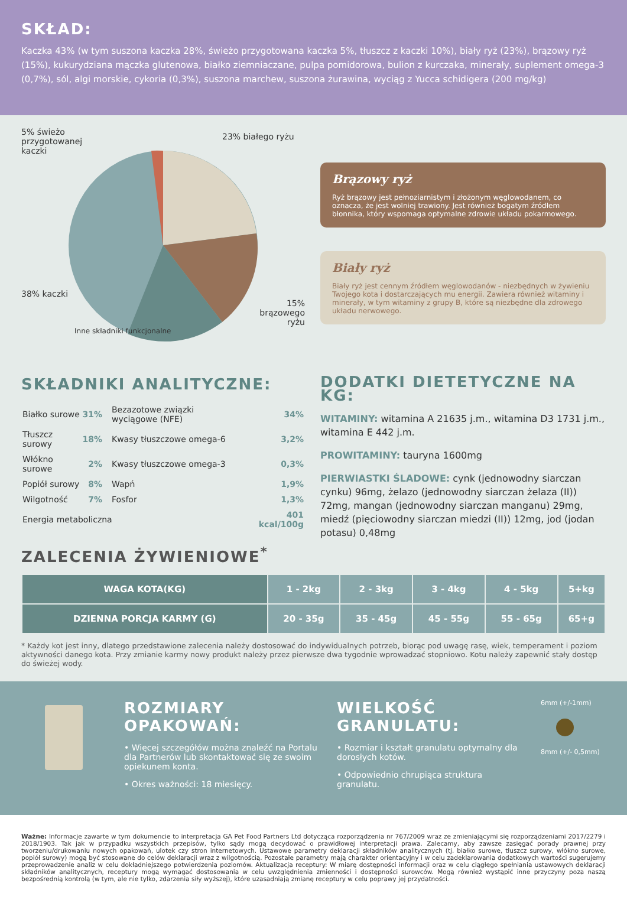SKŁAD:
Kaczka 43% (w tym suszona kaczka 28%, świeżo przygotowana kaczka 5%, tłuszcz z kaczki 10%), biały ryż (23%), brązowy ryż (15%), kukurydziana mączka glutenowa, białko ziemniaczane, pulpa pomidorowa, bulion z kurczaka, minerały, suplement omega-3 (0,7%), sól, algi morskie, cykoria (0,3%), suszona marchew, suszona żurawina, wyciąg z Yucca schidigera (200 mg/kg)
5% świeżo
przygotowanej
kaczki
23% białego ryżu
38% kaczki
15%
brązowego
ryżu
Inne składniki funkcjonalne
Brązowy ryż
Ryż brązowy jest pełnoziarnistym i złożonym węglowodanem, co oznacza, że jest wolniej trawiony. Jest również bogatym źródłem błonnika, który wspomaga optymalne zdrowie układu pokarmowego.
Biały ryż
Biały ryż jest cennym źródłem węglowodanów - niezbędnych w żywieniu Twojego kota i dostarczających mu energii. Zawiera również witaminy i minerały, w tym witaminy z grupy B, które są niezbędne dla zdrowego układu nerwowego.
SKŁADNIKI ANALITYCZNE:
| Białko surowe | 31% | Bezazotowe związki wyciągowe (NFE) | 34% |
| Tłuszcz surowy | 18% | Kwasy tłuszczowe omega-6 | 3,2% |
| Włókno surowe | 2% | Kwasy tłuszczowe omega-3 | 0,3% |
| Popiół surowy | 8% | Wapń | 1,9% |
| Wilgotność | 7% | Fosfor | 1,3% |
| Energia metaboliczna | | | 401 kcal/100g |
ZALECENIA ŻYWIENIOWE<sup>*</sup>
DODATKI DIETETYCZNE NA KG:
WITAMINY: witamina A 21635 j.m., witamina D3 1731 j.m., witamina E 442 j.m.
PROWITAMINY: tauryna 1600mg
PIERWIASTKI ŚLADOWE: cynk (jednowodny siarczan cynku) 96mg, żelazo (jednowodny siarczan żelaza (II)) 72mg, mangan (jednowodny siarczan manganu) 29mg, miedź (pięciowodny siarczan miedzi (II)) 12mg, jod (jodan potasu) 0,48mg
| WAGA KOTA(KG) | 1 - 2kg | 2 - 3kg | 3 - 4kg | 4 - 5kg | 5+kg |
| DZIENNA PORCJA KARMY (G) | 20 - 35g | 35 - 45g | 45 - 55g | 55 - 65g | 65+g |
* Każdy kot jest inny, dlatego przedstawione zalecenia należy dostosować do indywidualnych potrzeb, biorąc pod uwagę rasę, wiek, temperament i poziom aktywności danego kota. Przy zmianie karmy nowy produkt należy przez pierwsze dwa tygodnie wprowadzać stopniowo. Kotu należy zapewnić stały dostęp do świeżej wody.
ROZMIARY OPAKOWAŃ:
• Więcej szczegółów można znaleźć na Portalu dla Partnerów lub skontaktować się ze swoim opiekunem konta.
• Okres ważności: 18 miesięcy.
WIELKOŚĆ GRANULATU:
• Rozmiar i kształt granulatu optymalny dla dorosłych kotów.
• Odpowiednio chrupiąca struktura granulatu.
6mm (+/-1mm)
8mm (+/- 0,5mm)
Ważne: Informacje zawarte w tym dokumencie to interpretacja GA Pet Food Partners Ltd dotycząca rozporządzenia nr 767/2009 wraz ze zmieniającymi się rozporządzeniami 2017/2279 i 2018/1903. Tak jak w przypadku wszystkich przepisów, tylko sądy mogą decydować o prawidłowej interpretacji prawa. Zalecamy, aby zawsze zasięgać porady prawnej przy tworzeniu/drukowaniu nowych opakowań, ulotek czy stron internetowych. Ustawowe parametry deklaracji składników analitycznych (tj. białko surowe, tłuszcz surowy, włókno surowe, popiół surowy) mogą być stosowane do celów deklaracji wraz z wilgotnością. Pozostałe parametry mają charakter orientacyjny i w celu zadeklarowania dodatkowych wartości sugerujemy przeprowadzenie analiz w celu dokładniejszego potwierdzenia poziomów. Aktualizacja receptury: W miarę dostępności informacji oraz w celu ciągłego spełniania ustawowych deklaracji składników analitycznych, receptury mogą wymagać dostosowania w celu uwzględnienia zmienności i dostępności surowców. Mogą również wystąpić inne przyczyny poza naszą bezpośrednią kontrolą (w tym, ale nie tylko, zdarzenia siły wyższej), które uzasadniają zmianę receptury w celu poprawy jej przydatności.